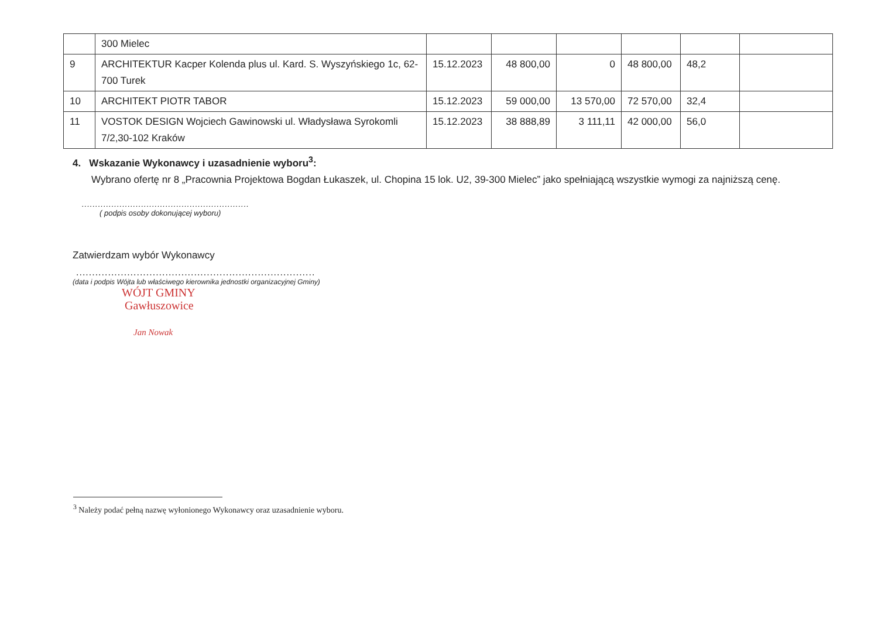| | 300 Mielec | | | | | | |
| 9 | ARCHITEKTUR Kacper Kolenda plus ul. Kard. S. Wyszyńskiego 1c, 62-700 Turek | 15.12.2023 | 48 800,00 | 0 | 48 800,00 | 48,2 | |
| 10 | ARCHITEKT PIOTR TABOR | 15.12.2023 | 59 000,00 | 13 570,00 | 72 570,00 | 32,4 | |
| 11 | VOSTOK DESIGN Wojciech Gawinowski ul. Władysława Syrokomli 7/2,30-102 Kraków | 15.12.2023 | 38 888,89 | 3 111,11 | 42 000,00 | 56,0 | |
4. Wskazanie Wykonawcy i uzasadnienie wyboru<sup>3</sup>:
Wybrano ofertę nr 8 „Pracownia Projektowa Bogdan Łukaszek, ul. Chopina 15 lok. U2, 39-300 Mielec” jako spełniającą wszystkie wymogi za najniższą cenę.
..............................................................
( podpis osoby dokonującej wyboru)
Zatwierdzam wybór Wykonawcy
...........................................................................
(data i podpis Wójta lub właściwego kierownika jednostki organizacyjnej Gminy)
WÓJT GMINY
Gawłuszowice
Jan Nowak
<sup>3</sup> Należy podać pełną nazwę wyłonionego Wykonawcy oraz uzasadnienie wyboru.